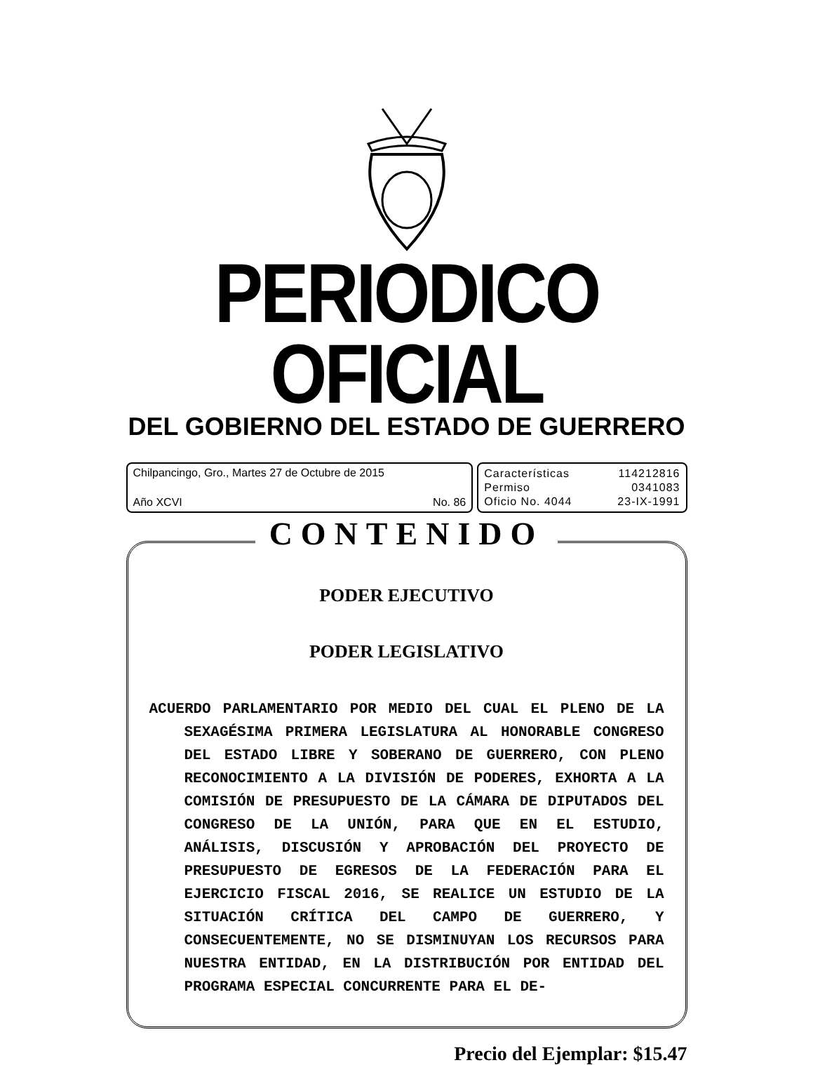PERIODICO OFICIAL
DEL GOBIERNO DEL ESTADO DE GUERRERO
Chilpancingo, Gro., Martes 27 de Octubre de 2015
Año XCVI No. 86
Características 114212816
Permiso 0341083
Oficio No. 4044 23-IX-1991
CONTENIDO
PODER EJECUTIVO
PODER LEGISLATIVO
ACUERDO PARLAMENTARIO POR MEDIO DEL CUAL EL PLENO DE LA SEXAGÉSIMA PRIMERA LEGISLATURA AL HONORABLE CONGRESO DEL ESTADO LIBRE Y SOBERANO DE GUERRERO, CON PLENO RECONOCIMIENTO A LA DIVISIÓN DE PODERES, EXHORTA A LA COMISIÓN DE PRESUPUESTO DE LA CÁMARA DE DIPUTADOS DEL CONGRESO DE LA UNIÓN, PARA QUE EN EL ESTUDIO, ANÁLISIS, DISCUSIÓN Y APROBACIÓN DEL PROYECTO DE PRESUPUESTO DE EGRESOS DE LA FEDERACIÓN PARA EL EJERCICIO FISCAL 2016, SE REALICE UN ESTUDIO DE LA SITUACIÓN CRÍTICA DEL CAMPO DE GUERRERO, Y CONSECUENTEMENTE, NO SE DISMINUYAN LOS RECURSOS PARA NUESTRA ENTIDAD, EN LA DISTRIBUCIÓN POR ENTIDAD DEL PROGRAMA ESPECIAL CONCURRENTE PARA EL DE-
Precio del Ejemplar: $15.47